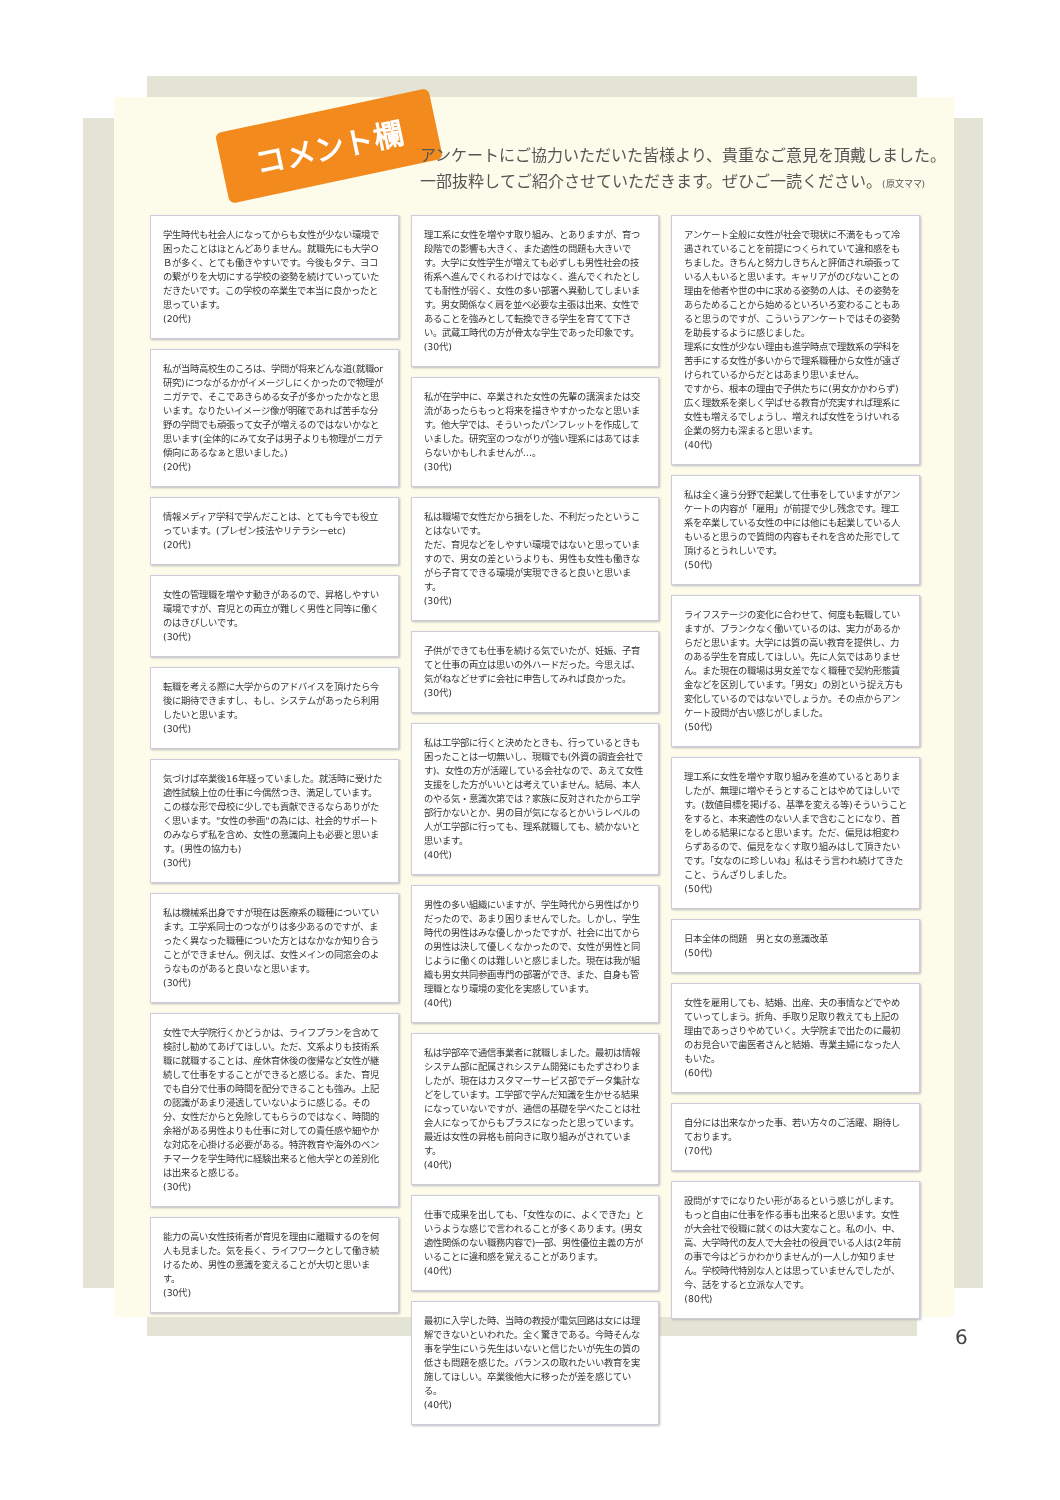コメント欄
アンケートにご協力いただいた皆様より、貴重なご意見を頂戴しました。
一部抜粋してご紹介させていただきます。ぜひご一読ください。(原文ママ)
学生時代も社会人になってからも女性が少ない環境で困ったことはほとんどありません。就職先にも大学ＯＢが多く、とても働きやすいです。今後もタテ、ヨコの繋がりを大切にする学校の姿勢を続けていっていただきたいです。この学校の卒業生で本当に良かったと思っています。
(20代)
私が当時高校生のころは、学問が将来どんな道(就職or研究)につながるかがイメージしにくかったので物理がニガテで、そこであきらめる女子が多かったかなと思います。なりたいイメージ像が明確であれば苦手な分野の学問でも頑張って女子が増えるのではないかなと思います(全体的にみて女子は男子よりも物理がニガテ傾向にあるなぁと思いました。)
(20代)
情報メディア学科で学んだことは、とても今でも役立っています。(プレゼン技法やリテラシーetc)
(20代)
女性の管理職を増やす動きがあるので、昇格しやすい環境ですが、育児との両立が難しく男性と同等に働くのはきびしいです。
(30代)
転職を考える際に大学からのアドバイスを頂けたら今後に期待できますし、もし、システムがあったら利用したいと思います。
(30代)
気づけば卒業後16年経っていました。就活時に受けた適性試験上位の仕事に今偶然つき、満足しています。この様な形で母校に少しでも貢献できるならありがたく思います。"女性の参画"の為には、社会的サポートのみならず私を含め、女性の意識向上も必要と思います。(男性の協力も)
(30代)
私は機械系出身ですが現在は医療系の職種についています。工学系同士のつながりは多少あるのですが、まったく異なった職種についた方とはなかなか知り合うことができません。例えば、女性メインの同窓会のようなものがあると良いなと思います。
(30代)
女性で大学院行くかどうかは、ライフプランを含めて検討し勧めてあげてほしい。ただ、文系よりも技術系職に就職することは、産休育休後の復帰など女性が継続して仕事をすることができると感じる。また、育児でも自分で仕事の時間を配分できることも強み。上記の認識があまり浸透していないように感じる。その分、女性だからと免除してもらうのではなく、時間的余裕がある男性よりも仕事に対しての責任感や細やかな対応を心掛ける必要がある。特許教育や海外のベンチマークを学生時代に経験出来ると他大学との差別化は出来ると感じる。
(30代)
能力の高い女性技術者が育児を理由に離職するのを何人も見ました。気を長く、ライフワークとして働き続けるため、男性の意識を変えることが大切と思います。
(30代)
理工系に女性を増やす取り組み、とありますが、育つ段階での影響も大きく、また適性の問題も大きいです。大学に女性学生が増えても必ずしも男性社会の技術系へ進んでくれるわけではなく、進んでくれたとしても耐性が弱く、女性の多い部署へ異動してしまいます。男女関係なく肩を並べ必要な主張は出来、女性であることを強みとして転換できる学生を育てて下さい。武蔵工時代の方が骨太な学生であった印象です。
(30代)
私が在学中に、卒業された女性の先輩の講演または交流があったらもっと将来を描きやすかったなと思います。他大学では、そういったパンフレットを作成していました。研究室のつながりが強い理系にはあてはまらないかもしれませんが…。
(30代)
私は職場で女性だから損をした、不利だったということはないです。
ただ、育児などをしやすい環境ではないと思っていますので、男女の差というよりも、男性も女性も働きながら子育てできる環境が実現できると良いと思います。
(30代)
子供ができても仕事を続ける気でいたが、妊娠、子育てと仕事の両立は思いの外ハードだった。今思えば、気がねなどせずに会社に申告してみれば良かった。
(30代)
私は工学部に行くと決めたときも、行っているときも困ったことは一切無いし、現職でも(外資の調査会社です)、女性の方が活躍している会社なので、あえて女性支援をした方がいいとは考えていません。結局、本人のやる気・意識次第では？家族に反対されたから工学部行かないとか、男の目が気になるとかいうレベルの人が工学部に行っても、理系就職しても、続かないと思います。
(40代)
男性の多い組織にいますが、学生時代から男性ばかりだったので、あまり困りませんでした。しかし、学生時代の男性はみな優しかったですが、社会に出てからの男性は決して優しくなかったので、女性が男性と同じように働くのは難しいと感じました。現在は我が組織も男女共同参画専門の部署ができ、また、自身も管理職となり環境の変化を実感しています。
(40代)
私は学部卒で通信事業者に就職しました。最初は情報システム部に配属されシステム開発にもたずさわりましたが、現在はカスタマーサービス部でデータ集計などをしています。工学部で学んだ知識を生かせる結果になっていないですが、通信の基礎を学べたことは社会人になってからもプラスになったと思っています。最近は女性の昇格も前向きに取り組みがされています。
(40代)
仕事で成果を出しても、「女性なのに、よくできた」というような感じで言われることが多くあります。(男女適性関係のない職務内容で)一部、男性優位主義の方がいることに違和感を覚えることがあります。
(40代)
最初に入学した時、当時の教授が電気回路は女には理解できないといわれた。全く驚きである。今時そんな事を学生にいう先生はいないと信じたいが先生の質の低さも問題を感じた。バランスの取れたいい教育を実施してほしい。卒業後他大に移ったが差を感じている。
(40代)
アンケート全般に女性が社会で現状に不満をもって冷遇されていることを前提につくられていて違和感をもちました。きちんと努力しきちんと評価され頑張っている人もいると思います。キャリアがのびないことの理由を他者や世の中に求める姿勢の人は、その姿勢をあらためることから始めるといろいろ変わることもあると思うのですが、こういうアンケートではその姿勢を助長するように感じました。
理系に女性が少ない理由も進学時点で理数系の学科を苦手にする女性が多いからで理系職種から女性が遠ざけられているからだとはあまり思いません。
ですから、根本の理由で子供たちに(男女かかわらず)広く理数系を楽しく学ばせる教育が充実すれば理系に女性も増えるでしょうし、増えれば女性をうけいれる企業の努力も深まると思います。
(40代)
私は全く違う分野で起業して仕事をしていますがアンケートの内容が「雇用」が前提で少し残念です。理工系を卒業している女性の中には他にも起業している人もいると思うので質問の内容もそれを含めた形でして頂けるとうれしいです。
(50代)
ライフステージの変化に合わせて、何度も転職していますが、ブランクなく働いているのは、実力があるからだと思います。大学には質の高い教育を提供し、力のある学生を育成してほしい。先に人気ではありません。また現在の職場は男女差でなく職種で契約形態賃金などを区別しています。「男女」の別という捉え方も変化しているのではないでしょうか。その点からアンケート設問が古い感じがしました。
(50代)
理工系に女性を増やす取り組みを進めているとありましたが、無理に増やそうとすることはやめてほしいです。(数値目標を掲げる、基準を変える等)そういうことをすると、本来適性のない人まで含むことになり、首をしめる結果になると思います。ただ、偏見は相変わらずあるので、偏見をなくす取り組みはして頂きたいです。「女なのに珍しいね」私はそう言われ続けてきたこと、うんざりしました。
(50代)
日本全体の問題　男と女の意識改革
(50代)
女性を雇用しても、結婚、出産、夫の事情などでやめていってしまう。折角、手取り足取り教えても上記の理由であっさりやめていく。大学院まで出たのに最初のお見合いで歯医者さんと結婚、専業主婦になった人もいた。
(60代)
自分には出来なかった事、若い方々のご活躍、期待しております。
(70代)
設問がすでになりたい形があるという感じがします。もっと自由に仕事を作る事も出来ると思います。女性が大会社で役職に就くのは大変なこと。私の小、中、高、大学時代の友人で大会社の役員でいる人は(2年前の事で今はどうかわかりませんが)一人しか知りません。学校時代特別な人とは思っていませんでしたが、今、話をすると立派な人です。
(80代)
6